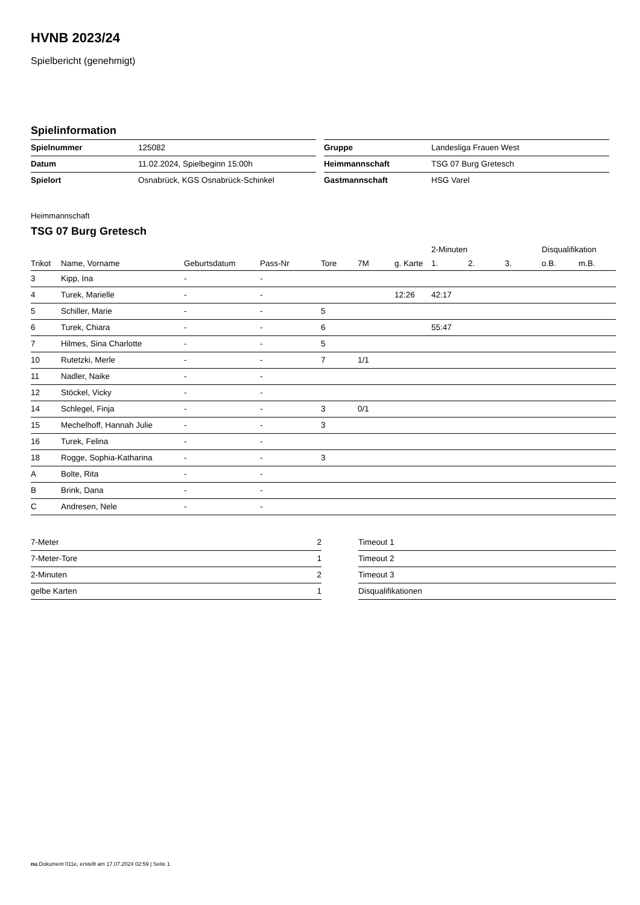HVNB 2023/24
Spielbericht (genehmigt)
Spielinformation
| Spielnummer | 125082 |
| Datum | 11.02.2024, Spielbeginn 15:00h |
| Spielort | Osnabrück, KGS Osnabrück-Schinkel |
| Gruppe | Landesliga Frauen West |
| Heimmannschaft | TSG 07 Burg Gretesch |
| Gastmannschaft | HSG Varel |
Heimmannschaft
TSG 07 Burg Gretesch
| | | | | | | | 2-Minuten | | | Disqualifikation | |
| --- | --- | --- | --- | --- | --- | --- | --- | --- | --- | --- | --- |
| Trikot | Name, Vorname | Geburtsdatum | Pass-Nr | Tore | 7M | g. Karte | 1. | 2. | 3. | o.B. | m.B. |
| 3 | Kipp, Ina | - | - | | | | | | | | |
| 4 | Turek, Marielle | - | - | | | 12:26 | 42:17 | | | | |
| 5 | Schiller, Marie | - | - | 5 | | | | | | | |
| 6 | Turek, Chiara | - | - | 6 | | | 55:47 | | | | |
| 7 | Hilmes, Sina Charlotte | - | - | 5 | | | | | | | |
| 10 | Rutetzki, Merle | - | - | 7 | 1/1 | | | | | | |
| 11 | Nadler, Naike | - | - | | | | | | | | |
| 12 | Stöckel, Vicky | - | - | | | | | | | | |
| 14 | Schlegel, Finja | - | - | 3 | 0/1 | | | | | | |
| 15 | Mechelhoff, Hannah Julie | - | - | 3 | | | | | | | |
| 16 | Turek, Felina | - | - | | | | | | | | |
| 18 | Rogge, Sophia-Katharina | - | - | 3 | | | | | | | |
| A | Bolte, Rita | - | - | | | | | | | | |
| B | Brink, Dana | - | - | | | | | | | | |
| C | Andresen, Nele | - | - | | | | | | | | |
| 7-Meter | 2 |
| 7-Meter-Tore | 1 |
| 2-Minuten | 2 |
| gelbe Karten | 1 |
| Timeout 1 |
| Timeout 2 |
| Timeout 3 |
| Disqualifikationen |
nu.Dokument 011e, erstellt am 17.07.2024 02:59 | Seite 1